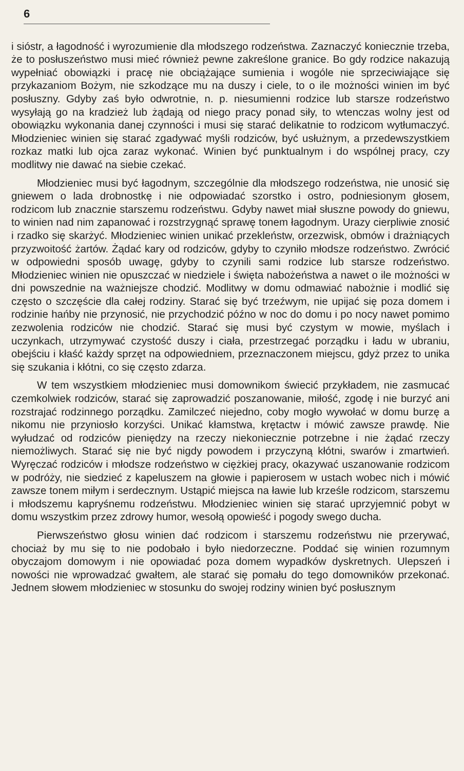6
i sióstr, a łagodność i wyrozumienie dla młodszego rodzeństwa. Zaznaczyć koniecznie trzeba, że to posłuszeństwo musi mieć również pewne zakreślone granice. Bo gdy rodzice nakazują wypełniać obowiązki i pracę nie obciążające sumienia i wogóle nie sprzeciwiające się przykazaniom Bożym, nie szkodzące mu na duszy i ciele, to o ile możności winien im być posłuszny. Gdyby zaś było odwrotnie, n. p. niesumienni rodzice lub starsze rodzeństwo wysyłają go na kradzież lub żądają od niego pracy ponad siły, to wtenczas wolny jest od obowiązku wykonania danej czynności i musi się starać delikatnie to rodzicom wytłumaczyć. Młodzieniec winien się starać zgadywać myśli rodziców, być usłużnym, a przedewszystkiem rozkaz matki lub ojca zaraz wykonać. Winien być punktualnym i do wspólnej pracy, czy modlitwy nie dawać na siebie czekać.
Młodzieniec musi być łagodnym, szczególnie dla młodszego rodzeństwa, nie unosić się gniewem o lada drobnostkę i nie odpowiadać szorstko i ostro, podniesionym głosem, rodzicom lub znacznie starszemu rodzeństwu. Gdyby nawet miał słuszne powody do gniewu, to winien nad nim zapanować i rozstrzygnąć sprawę tonem łagodnym. Urazy cierpliwie znosić i rzadko się skarżyć. Młodzieniec winien unikać przekleństw, orzezwisk, obmów i drażniących przyzwoitość żartów. Żądać kary od rodziców, gdyby to czyniło młodsze rodzeństwo. Zwrócić w odpowiedni sposób uwagę, gdyby to czynili sami rodzice lub starsze rodzeństwo. Młodzieniec winien nie opuszczać w niedziele i święta nabożeństwa a nawet o ile możności w dni powszednie na ważniejsze chodzić. Modlitwy w domu odmawiać nabożnie i modlić się często o szczęście dla całej rodziny. Starać się być trzeźwym, nie upijać się poza domem i rodzinie hańby nie przynosić, nie przychodzić późno w noc do domu i po nocy nawet pomimo zezwolenia rodziców nie chodzić. Starać się musi być czystym w mowie, myślach i uczynkach, utrzymywać czystość duszy i ciała, przestrzegać porządku i ładu w ubraniu, obejściu i kłaść każdy sprzęt na odpowiedniem, przeznaczonem miejscu, gdyż przez to unika się szukania i kłótni, co się często zdarza.
W tem wszystkiem młodzieniec musi domownikom świecić przykładem, nie zasmucać czemkolwiek rodziców, starać się zaprowadzić poszanowanie, miłość, zgodę i nie burzyć ani rozstrajać rodzinnego porządku. Zamilczeć niejedno, coby mogło wywołać w domu burzę a nikomu nie przyniosło korzyści. Unikać kłamstwa, krętactw i mówić zawsze prawdę. Nie wyłudzać od rodziców pieniędzy na rzeczy niekoniecznie potrzebne i nie żądać rzeczy niemożliwych. Starać się nie być nigdy powodem i przyczyną kłótni, swarów i zmartwień. Wyręczać rodziców i młodsze rodzeństwo w ciężkiej pracy, okazywać uszanowanie rodzicom w podróży, nie siedzieć z kapeluszem na głowie i papierosem w ustach wobec nich i mówić zawsze tonem miłym i serdecznym. Ustąpić miejsca na ławie lub krześle rodzicom, starszemu i młodszemu kapryśnemu rodzeństwu. Młodzieniec winien się starać uprzyjemnić pobyt w domu wszystkim przez zdrowy humor, wesołą opowieść i pogody swego ducha.
Pierwszeństwo głosu winien dać rodzicom i starszemu rodzeństwu nie przerywać, chociaż by mu się to nie podobało i było niedorzeczne. Poddać się winien rozumnym obyczajom domowym i nie opowiadać poza domem wypadków dyskretnych. Ulepszeń i nowości nie wprowadzać gwałtem, ale starać się pomału do tego domowników przekonać. Jednem słowem młodzieniec w stosunku do swojej rodziny winien być posłusznym